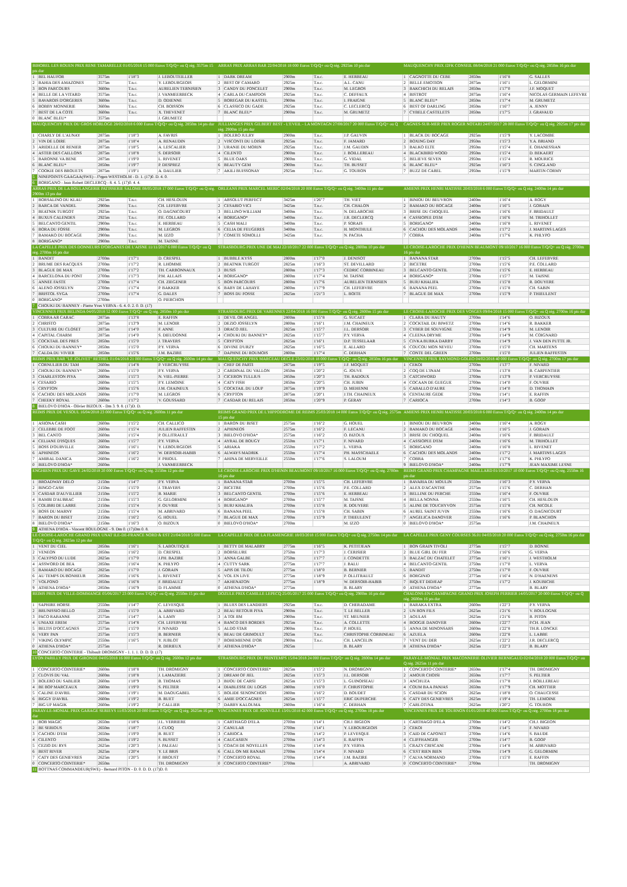| BIHOREL LES ROUEN PRIX RENE TAMARELLE 01/05/2018 15 000 Euros T/Q/Q+ ou Q rég. 3575m 15 pts dur | | | | | ARRAS PRIX ARRAS BAR 22/04/2018 18 000 Euros T/Q/Q+ ou Q rég. 2925m 10 pts dur | | | | | MAUQUENCHY PRIX J2FK CONSEIL 08/04/2018 21 000 Euros T/Q/Q+ ou Q rég. 2850m 16 pts dur | | | | |
| 1 | BEL HAUFOR | 3575m | 1'18"3 | J. LEBOUTEILLER | 1 | DARK DREAM | 2900m | T.n.c. | E. HERBEAU | 1 | CAGNOTTE DU CEBE | 2850m | 1'16"8 | G. SALLES |
| 2 | BAHIA DES AMAZONES | 3575m | T.n.c. | Y. LEBOURGEOIS | 2 | BEST OF CAMARO | 2925m | T.n.c. | A.L. CANU | 2 | BELLE EMOTION | 2875m | 1'16"1 | L. GELORMINI |
| 3 | BON PARCOURS | 3600m | T.n.c. | AURELIEN TERNISIEN | 3 | CANDY DU PONCELET | 2900m | T.n.c. | M. LEGROS | 3 | BAKCHICH DU RELAIS | 2850m | 1'17"0 | J.F. MOQUET |
| 4 | BELLE DE LA VITARD | 3575m | T.n.c. | J. VANMEERBECK | 4 | CARLA DU CAMPDOS | 2925m | T.n.c. | C. DEFFAUX | 4 | BISTROT | 2875m | 1'16"4 | NICOLAS GERMAIN LEFEVRE |
| 5 | BAVAROIS D'ORGERES | 3600m | T.n.c. | D. ODIENNE | 5 | BOREGAR DU KASTEL | 2900m | T.n.c. | I. FRAIGNE | 5 | BLANC BLEU* | 2850m | 1'17"4 | M. GRUMETZ |
| 6 | BOBBY MONNERIE | 3600m | T.n.c. | CH. BOISSON | 6 | CLASSICO DU GADE | 2925m | T.n.c. | C. LECLERCQ | 6 | BEST OF DARLING | 2850m | 1'16"7 | A. JENNY |
| 7 | BEST DE LA COTE | 3600m | T.n.c. | X. THEVENET | 7 | BLANC BLEU* | 2900m | T.n.c. | M. GRUMETZ | 7 | CYBELE CASTELETS | 2850m | 1'17"5 | J. GRAVAUD |
| 0 | BLANC BLEU* | 3575m | | J. GRUMETZ | | | | | | | | | | |
| MAUQUENCHY PRIX DU GROS HORLOGE 28/02/2018 6 000 Euros T/Q/Q+ ou Q rég. 2850m 14 pts dur | | | | | JULLIANGES PRIX GILBERT BEST - L'EVEIL - LA MONTAGN 27/08/2017 20 000 Euros T/Q/Q+ ou Q rég. 2900m 15 pts dur | | | | | CAGNES-SUR-MER PRIX ROGER NOTARI 24/07/2017 28 000 Euros T/Q/Q+ ou Q rég. 2925m 17 pts dur | | | | |
| 1 | CHARLY DE L'AUNAY | 2875m | 1'18"3 | A. FAVRIS | 1 | BOLERO JULRY | 2900m | T.n.c. | J.P. GAUVIN | 1 | BLACK DU BOCAGE | 2925m | 1'15"9 | Y. LACOMBE |
| 2 | VIN DE LOIRE | 2875m | 1'18"4 | A. RENAUDIN | 2 | VISCONTI DU LOISIR | 2925m | T.n.c. | F. JAMARD | 2 | BOXING DAY | 2950m | 1'15"3 | Y.A. BRIAND |
| 3 | ARIDELLE DE RENIER | 2875m | 1'18"5 | A. LESCALIER | 3 | URANIE DU MORIN | 2925m | T.n.c. | J.M. GAUDIN | 3 | BALKO ELTE | 2950m | 1'15"4 | E. OHANESSIAN |
| 4 | ASTER DES CAILLONS | 2875m | 1'18"8 | S. DERSOIR | 4 | CILENTO | 2900m | T.n.c. | J. BOILLEREAU | 4 | BLACKBIRD WOOD | 2950m | 1'15"4 | D. BEKAERT |
| 5 | BARONNE VA BENE | 2875m | 1'19"0 | L. RIVENET | 5 | BLUE OAKS | 2900m | T.n.c. | G. VIDAL | 5 | BELIEVE SEVEN | 2950m | 1'15"4 | R. MOURICE |
| 6 | BLANC BLEU* | 2850m | 1'19"7 | P. DESPREZ | 6 | BEAUTY GEM | 2900m | T.n.c. | TH. BUSSET | 6 | BLANC BLEU* | 2925m | 1'16"3 | S. CINGLAND |
| 7 | COOKIE DES BROUETS | 2875m | 1'19"1 | A. DAULIER | 7 | AKILI BUISSONAY | 2925m | T.n.c. | G. TOURON | 7 | BUZZ DE CAREL | 2950m | 1'15"9 | MARTIN CORMY |
| 5 | NINEPOINTS GAAGAA(SWE) - J?rgen WESTHOLM - D. 1. (17)0. D. 4. 0. | | | | | | | | | | | | | |
| 6 | BORIGANO - Jean Robert DECLERCQ - 8. 4. 5. (17)0. 4. 4. | | | | | | | | | | | | | |
| ARRAS PRIX DE LA BOULANGERIE PATISSERIE SALOME 08/05/2018 17 000 Euros T/Q/Q+ ou Q rég. 2900m 13 pts dur | | | | | ORLEANS PRIX MARCEL MERIC 02/04/2018 20 000 Euros T/Q/Q+ ou Q rég. 3400m 11 pts dur | | | | | AMIENS PRIX HENRI MATISSE 20/03/2018 6 000 Euros T/Q/Q+ ou Q rég. 2400m 14 pts dur | | | | |
| 1 | BORSALINO DU KLAU | 2925m | T.n.c. | CH. HESLOUIN | 1 | ABSOLUT PERFECT | 3425m | 1'26"7 | TH. VIET | 1 | BINIOU DU BEUVRON | 2400m | 1'16"4 | A. ROGY |
| 2 | BARCA DE VANDEL | 2900m | T.n.c. | CH. LEFEBVRE | 2 | CESARIO VICI | 3425m | T.n.c. | CH. CHALON | 2 | BAMAKO DU BOCAGE | 2400m | 1'16"5 | J. GORAIN |
| 3 | BEATNIK TURGOT | 2925m | T.n.c. | O. DAGNICOURT | 3 | BELLINO WILLIAM | 3400m | T.n.c. | N. DELAROCHE | 3 | BRISE DU CHOQUEL | 2400m | 1'16"6 | F. BRIDAULT |
| 4 | BUXUS CALENDES | 2925m | T.n.c. | P.E. COLLARD | 4 | BORIGANO* | 3400m | T.n.c. | J.R. DECLERCQ | 4 | CASSIOPEE D'EM | 2400m | 1'16"6 | M. TRIHOLLET |
| 5 | BELCANTO GENTIL | 2900m | T.n.c. | E. HERBEAU | 5 | CASH MALI | 3400m | T.n.c. | P. SORAIS | 5 | BORIGANO* | 2400m | 1'16"8 | L. RIVENET |
| 6 | BORA DU FOSSE | 2900m | T.n.c. | M. LEGROS | 6 | CELIA DE FEUGERES | 3400m | T.n.c. | H. MONTHULE | 6 | CACHOU DES MOLANDS | 2400m | 1'17"2 | J. MARTINS LAGES |
| 7 | BAMAKO DU BOCAGE | 2900m | T.n.c. | M. IZZO | 7 | COMETE SOMOLLI | 3425m | T.n.c. | N. PACHA | 7 | COBRA | 2400m | 1'17"6 | K. PHLYPO |
| 8 | BORIGANO* | 2900m | T.n.c. | M. TAISNE | | | | | | | | | | |
| LA CAPELLE PRIX DES DONNEURS D'ORGANES DE L'AISNE 11/11/2017 6 000 Euros T/Q/Q+ ou Q rég. 2700m 16 pts dur | | | | | STRASBOURG PRIX UNE DE MAI 22/10/2017 22 000 Euros T/Q/Q+ ou Q rég. 2800m 10 pts dur | | | | | LE CROISE-LAROCHE PRIX D'HENIN BEAUMONT 09/10/2017 16 000 Euros T/Q/Q+ ou Q rég. 2700m 16 pts dur | | | | |
| 1 | BANDIT | 2700m | 1'17"1 | D. CRESPEL | 1 | BUBBLE KYSS | 2800m | 1'17"0 | J. DENISOT | 1 | BANANA STAR | 2700m | 1'15"5 | CH. LEFEBVRE |
| 2 | BRUME DES RACQUES | 2700m | 1'17"2 | R. LHOMME | 2 | BEATNIK TURGOT | 2825m | 1'16"3 | ST. DEVILLARD | 2 | BICETRE | 2700m | 1'15"6 | P.E. COLLARD |
| 3 | BLAGUE DE MAX | 2700m | 1'17"2 | TH. CARBONNAUX | 3 | BUSIS | 2800m | 1'17"3 | CEDRIC CORBINEAU | 3 | BELCANTO GENTIL | 2700m | 1'15"6 | E. HERBEAU |
| 4 | BARCELONA DU PONT | 2700m | 1'17"3 | P.M. ALLAIS | 4 | BORIGANO* | 2800m | 1'17"4 | M. TAISNE | 4 | BORIGANO* | 2700m | 1'15"7 | M. TAISNE |
| 5 | ANNEE FASTE | 2700m | 1'17"4 | CH. ZIEGENER | 5 | BON PARCOURS | 2800m | 1'17"6 | AURELIEN TERNISIEN | 5 | BURJ KHALIFA | 2700m | 1'15"8 | R. DOUYERE |
| 6 | ALENO JOSSELYN | 2700m | 1'17"4 | P. BAKKER | 6 | BABY DE LAHAYE | 2800m | 1'17"9 | CH. LEFEBVRE | 6 | BANANA PEEL | 2700m | 1'15"8 | CH. SABIN |
| 7 | BRISTOL SYGA | 2700m | 1'17"4 | G. DALES | 7 | BOSS DU FOSSE | 2825m | 1'21"3 | L. BOITE | 7 | BLAGUE DE MAX | 2700m | 1'15"9 | P. THIEULENT |
| 0 | BORIGANO* | 2700m | | O. PIERCHON | | | | | | | | | | |
| 7 | CHOUKI DU BANNEY - Pierre Yves VERVA - 6. 4. 0. 2. 0. D. (17) | | | | | | | | | | | | | |
| VINCENNES PRIX BELINDA 04/05/2018 52 000 Euros T/Q/Q+ ou Q rég. 2850m 10 pts dur | | | | | STRASBOURG PRIX DE VARENNES 22/04/2018 16 000 Euros T/Q/Q+ ou Q rég. 2800m 15 pts dur | | | | | LE CROISE-LAROCHE PRIX DES VOSGES 09/04/2018 15 000 Euros T/Q/Q+ ou Q rég. 2700m 16 pts dur | | | | |
| 1 | COBRA AR CARAC | 2875m | 1'13"8 | E. RAFFIN | 1 | DEVIL OR ANGEL | 2800m | 1'15"8 | G. SUCAET | 1 | CLARA DU HAUTY | 2700m | 1'14"6 | O. BIZOUX |
| 2 | CHRISTO | 2875m | 1'13"9 | M. LENOIR | 2 | DEZIO JOSSELYN | 2800m | 1'16"1 | J.M. CHAINEUX | 2 | COCKTAIL DU BIWETZ | 2700m | 1'14"6 | R. BAKKER |
| 3 | CULTURE DU CLOSET | 2875m | 1'14"0 | F. ANNE | 3 | DRACO JIEL | 2825m | 1'15"7 | J.L. DERSOIR | 3 | CYBER DE SOUVIGNE | 2700m | 1'14"9 | M. LENOIR |
| 4 | CAPITAL CHARM | 2875m | 1'14"0 | S. DIEUDONNE | 4 | CHOUKI DU BANNEY* | 2825m | 1'15"7 | P.Y. VERVA | 4 | CLEENA DRYME | 2700m | 1'14"9 | M. COIGNARD |
| 5 | COCKTAIL DES PRES | 2850m | 1'15"0 | J. TRAVERS | 5 | CRYPTON | 2825m | 1'16"1 | D.P. TESSELAAR | 5 | CIVKA BURKA DARBY | 2700m | 1'14"9 | J. VAN DEN PUTTE JR. |
| 6 | CHOUKI DU BANNEY* | 2850m | 1'15"0 | P.Y. VERVA | 6 | DIVINE D'URZY | 2825m | 1'16"5 | E. ALLARD | 6 | COUCOU MON NEVEU | 2700m | 1'15"0 | CH. MARTENS |
| 7 | CALDA DU VIVIER | 2850m | 1'15"6 | J.M. BAZIRE | 7 | DAPHNE DU ROUMOIS | 2800m | 1'17"4 | C. DERHAN | 7 | CONTE DEL GREEN | 2700m | 1'15"0 | JULIEN RAFFESTIN |
| REIMS PRIX BAR "LE JOLIVET" RETHEL 01/04/2018 21 000 Euros T/Q/Q+ ou Q rég. 2600m 14 pts dur | | | | | MAUQUENCHY PRIX MARCEAU DECLE 23/02/2018 18 000 Euros T/Q/Q+ ou Q rég. 2850m 16 pts dur | | | | | VINCENNES PRIX RAYMOND GOLEO 04/02/2018 40 000 Euros T/Q/Q+ ou Q rég. 2700m 17 pts dur | | | | |
| 1 | CORNULIER DU TAM | 2600m | 1'14"8 | P. VERCRUYSSE | 1 | CHEF DE PARTI | 2875m | 1'19"5 | J.F. MOQUET | 1 | CEKOI | 2700m | 1'13"7 | F. NIVARD |
| 2 | CHOUKI DU BANNEY* | 2600m | 1'15"0 | P.Y. VERVA | 2 | CARDINAL DU VALLON | 2850m | 1'20"2 | G. JOUVE | 2 | COQ DE L'INAM | 2700m | 1'13"8 | B. CARPENTIER |
| 3 | CHARLESTON PIYA | 2600m | 1'15"3 | N. VIEL-PIERRE | 3 | CICERON TULLIUS | 2850m | 1'20"3 | TH. RADOUX | 3 | CATCHWORD | 2700m | 1'13"9 | P. VERCRUYSSE |
| 4 | CESARIO | 2600m | 1'15"5 | P.Y. LEMOINE | 4 | CATY FISH | 2850m | 1'20"5 | CH. JUBIN | 4 | COCAAN DE GUEGUE | 2700m | 1'14"0 | F. OUVRIE |
| 5 | CRYPTON | 2600m | 1'15"6 | J.M. CHAINEUX | 5 | COCKTAIL DU LOUP | 2875m | 1'19"9 | D. MEHENNI | 5 | CABALLO D'AURE | 2700m | 1'14"0 | D. THOMAIN |
| 6 | CACHOU DES MOLANDS | 2600m | 1'17"0 | M. LEGROS | 6 | CRYPTON | 2875m | 1'20"1 | J.TH. CHAINEUX | 6 | CENTAURE GEDE | 2700m | 1'14"1 | E. RAFFIN |
| 7 | CHEEKY ROYAL | 2600m | 1'17"2 | V. GOUSSARD | 7 | CASDAR DU RELAIS | 2850m | 1'20"9 | P. GERAY | 7 | CARIOCA | 2700m | 1'14"3 | B. GOOP |
| 8 | BIELOVO D'HOA - Olivier BIZOUX - Dm 3. 9. 8. (17)D. D. | | | | | | | | | | | | | |
| REIMS PRIX DE VESOUL 16/04/2018 23 000 Euros T/Q/Q+ ou Q rég. 2600m 11 pts dur | | | | | REIMS GRAND PRIX DE L'HIPPODROME DE REIMS 25/03/2018 14 000 Euros T/Q/Q+ ou Q rég. 2575m 15 pts dur | | | | | AMIENS PRIX HENRI MATISSE 20/03/2018 6 000 Euros T/Q/Q+ ou Q rég. 2400m 14 pts dur | | | | |
| 1 | ASIONA CASH | 2600m | 1'15"2 | CH. CALLICO | 1 | BARON DU BISET | 2575m | 1'16"2 | G. HOUEL | 1 | BINIOU DU BEUVRON | 2400m | 1'16"4 | A. ROGY |
| 2 | CELEBRE DE FOOT | 2600m | 1'15"4 | JULIEN RAFFESTIN | 2 | APHINEOS | 2575m | 1'16"2 | F. LECANU | 2 | BAMAKO DU BOCAGE | 2400m | 1'16"5 | J. GORAIN |
| 3 | BEL CANTO | 2600m | 1'15"4 | P. OLLITRAULT | 3 | BIELOVO D'HOA* | 2575m | 1'16"2 | O. BIZOUX | 3 | BRISE DU CHOQUEL | 2400m | 1'16"6 | F. BRIDAULT |
| 4 | CELIANE D'ISQUES | 2600m | 1'15"7 | P.Y. VERVA | 4 | AYRAL DE BOUGY | 2550m | 1'17"1 | F. NIVARD | 4 | CASSIOPEE D'EM | 2400m | 1'16"6 | M. TRIHOLLET |
| 5 | BOSS D'OURVILLE | 2600m | 1'16"1 | Y. LEBOURGEOIS | 5 | ARIAKA | 2550m | 1'17"2 | L. VERVA | 5 | BORIGANO | 2400m | 1'16"8 | L. RIVENET |
| 6 | APHINEOS | 2600m | 1'16"2 | W. DERSOIR-HABIB | 6 | ALWAYS MADRIK | 2550m | 1'17"4 | PH. MASSCHAELE | 6 | CACHOU DES MOLANDS | 2400m | 1'17"2 | J. MARTINS LAGES |
| 7 | AMIRAL DANICA | 2600m | 1'16"2 | F. PRIOUL | 7 | AHINA DE MERVEILLE | 2550m | 1'17"6 | S. LALOUM | 7 | COBRA | 2400m | 1'17"6 | K. PHLYPO |
| 0 | BIELOVO D'HOA* | 2600m | | J. VANMEERBECK | | | | | | 9 | BIELOVO D'HOA* | 2400m | 1'17"9 | JEAN MAXIME LESNE |
| ENGHIEN PRIX DU GAVE 24/02/2018 20 000 Euros T/Q/Q+ ou Q rég. 2150m 12 pts dur | | | | | LE CROISE-LAROCHE PRIX D'HENIN BEAUMONT 09/10/2017 16 000 Euros T/Q/Q+ ou Q rég. 2700m 16 pts dur | | | | | REIMS GRAND PRIX CHAMPAGNE MAILLARD 01/10/2017 10 000 Euros T/Q/Q+ ou Q rég. 2550m 16 pts dur | | | | |
| 1 | BROADWAY DELO | 2150m | 1'14"7 | P.Y. VERVA | 1 | BANANA STAR | 2700m | 1'15"5 | CH. LEFEBVRE | 1 | BAVARIA DU MOULIN | 2550m | 1'16"3 | P.Y. VERVA |
| 2 | BINGO CASH | 2150m | 1'15"0 | J. TRAVERS | 2 | BICETRE | 2700m | 1'15"6 | P.E. COLLARD | 2 | ALEX D'ACANTHE | 2575m | 1'15"6 | C. DERHAN |
| 3 | CASDAR D'AUVILLIER | 2150m | 1'15"2 | B. MARIE | 3 | BELCANTO GENTIL | 2700m | 1'15"6 | E. HERBEAU | 3 | BELLINE DU PERCHE | 2550m | 1'16"4 | F. OUVRIE |
| 4 | BAMBI D'AUBRAC | 2150m | 1'15"3 | G. GELORMINI | 4 | BORIGANO* | 2700m | 1'15"7 | M. TAISNE | 4 | BELLA NONNA | 2550m | 1'16"5 | CH. HESLOUIN |
| 5 | COLIBRI DE LARRE | 2150m | 1'15"4 | F. OUVRIE | 5 | BURJ KHALIFA | 2700m | 1'15"8 | R. DOUYERE | 5 | ALINE DE TOUCHYVON | 2575m | 1'15"8 | CH. NICOLE |
| 6 | BOSS DU MARNY | 2150m | 1'15"4 | M. ABRIVARD | 6 | BANANA PEEL | 2700m | 1'15"8 | CH. SABIN | 6 | AUREL SAINT JUVIN | 2550m | 1'16"6 | O. DAGNICOURT |
| 7 | BARON DU BISET | 2150m | 1'16"2 | G. HOUEL | 7 | BLAGUE DE MAX | 2700m | 1'15"9 | P. THIEULENT | 7 | ANGELICA DANOVER | 2550m | 1'16"6 | P. BLANCHON |
| 8 | BIELOVO D'HOA* | 2150m | 1'16"3 | O. BIZOUX | 0 | BIELOVO D'HOA* | 2700m | | M. IZZO | 0 | BIELOVO D'HOA* | 2575m | | J.M. CHAINEUX |
| 9 | ATHENA D'HOA - Vincent BOULOGNE - 9. Dm 0. (17)Dm 0. 8. | | | | | | | | | | | | | |
| LE CROISE-LAROCHE GRAND PRIX UNAT ILE-DE-FRANCE NORD & EST 21/04/2018 5 000 Euros T/Q/Q+ ou Q rég. 2825m 12 pts dur | | | | | LA CAPELLE PRIX DE LA FLAMENGRIE 18/03/2018 15 000 Euros T/Q/Q+ ou Q rég. 2750m 14 pts dur | | | | | LA CAPELLE PRIX GENY COURSES 36.01 04/03/2018 20 000 Euros T/Q/Q+ ou Q rég. 2750m 16 pts dur | | | | |
| 1 | VENT DU CIEL | 2850m | 1'16"1 | S. LABOUTIQUE | 1 | BETTY DE MALABRY | 2775m | 1'16"5 | K. PETITJEAN | 1 | BON GRAIN TIVOLI | 2775m | 1'15"7 | D. BONNE |
| 2 | VENEON | 2850m | 1'16"2 | D. CRESPEL | 2 | BOBSILURE | 2750m | 1'17"3 | J. CERISIER | 2 | BLUE GIRL DU FER | 2750m | 1'16"6 | G. VERVA |
| 3 | CALYPSO DU LUDE | 2825m | 1'17"0 | J.PH. BAZIRE | 3 | ANNA GALBE | 2750m | 1'17"7 | J. CONDETTE | 3 | BALZAC DU CHATELET | 2775m | 1'16"1 | J. WESTHOLM |
| 4 | ASSWORD DE BEA | 2850m | 1'16"4 | K. PHLYPO | 4 | CUTTY SARK | 2775m | 1'17"7 | J. BALU | 4 | BELCANTO GENTIL | 2750m | 1'17"0 | L. VERVA |
| 5 | BAMAKO DU BOCAGE | 2825m | 1'17"0 | J. GORAIN | 5 | APIS DE TILOU | 2775m | 1'18"0 | B. BERNIER | 5 | BANDIT | 2750m | 1'17"0 | F. OUVRIE |
| 6 | AU TEMPS DUBONHEUR | 2850m | 1'16"6 | L. RIVENET | 6 | VOL EN LIVE | 2775m | 1'18"9 | P. OLLITRAULT | 6 | BORGINIO | 2775m | 1'16"4 | N. D'HAENENS |
| 7 | VOLPONO | 2850m | 1'16"8 | F. BRIDAULT | 7 | AKHENATON | 2775m | 1'18"9 | W. DERSOIR-HABIB | 7 | BIQUET DIDJEAP | 2750m | 1'17"2 | J. KOUBICHE |
| 9 | ATHENA D'HOA* | 2850m | 1'16"9 | D. FLAMME | 0 | ATHENA D'HOA* | 2775m | | B. BLARY | 0 | ATHENA D'HOA* | 2775m | | B. BLARY |
| REIMS PRIX DE VILLE-DOMMANGE 05/06/2017 23 000 Euros T/Q/Q+ ou Q rég. 2550m 15 pts dur | | | | | DOZULE PRIX CAMILLE LEPECQ 25/05/2017 25 000 Euros T/Q/Q+ ou Q rég. 2900m 16 pts dur | | | | | CHALONS-EN-CHAMPAGNE GRAND PRIX JOSEPH PERRIER 14/05/2017 20 000 Euros T/Q/Q+ ou Q rég. 2600m 16 pts dur | | | | |
| 1 | SAPHIRE HORSE | 2550m | 1'14"7 | C. LEVESQUE | 1 | BLUES DES LANDIERS | 2925m | T.n.c. | D. CHERADAME | 1 | BARAKA EXTRA | 2600m | 1'22"3 | P.Y. VERVA |
| 2 | BRUNISSIO BELLO | 2550m | 1'15"0 | A. ABRIVARD | 2 | BEAU RETOUR PIYA | 2900m | T.n.c. | T. LE BELLER | 2 | UN BON FILS | 2625m | 1'21"6 | V. BOULOGNE |
| 3 | PACO RABANNE | 2575m | 1'14"7 | A. LAMY | 3 | A TOI JIM | 2900m | T.n.c. | ST. MEUNIER | 3 | AOULAS | 2625m | 1'21"6 | B. PITON |
| 4 | UNIAXE EREM | 2575m | 1'14"8 | CH. LEFEBVRE | 4 | BANCO DES BORDES | 2925m | T.n.c. | A. COLLETTE | 4 | BOOGIE DANOVER | 2600m | 1'22"7 | P.CH. JEAN |
| 5 | BELTIS D'OCCAGNES | 2575m | 1'15"0 | F. NIVARD | 5 | ALDO STAR | 2900m | T.n.c. | P. HOUEL | 5 | ANNA DE MINONSARS | 2600m | 1'22"8 | TH.R. LONCKE |
| 6 | VERY PAN | 2575m | 1'15"3 | B. BERNIER | 6 | BEAU DE GRIMOULT | 2925m | T.n.c. | CHRISTOPHE CORBINEAU | 6 | AZUELA | 2600m | 1'22"8 | L. LABBE |
| 7 | VIKING OLYMPIC | 2550m | 1'16"5 | Y. JUBLOT | 7 | BOHEMIENNE D'OR | 2900m | T.n.c. | CH. LANCELIN | 7 | VENT DU DER | 2625m | 1'22"2 | J.R. DECLERCQ |
| 0 | ATHENA D'HOA* | 2575m | | R. DERIEUX | 0 | ATHENA D'HOA* | 2925m | | B. BLARY | 8 | ATHENA D'HOA* | 2625m | 1'22"3 | B. BLARY |
| 10 | CONCERTO COINTERIE - Thibault DROMIGNY - 1. 1. 1. D. D. D. (17) | | | | | | | | | | | | | |
| LYON PARILLY PRIX DE GIRONDE 04/05/2018 16 000 Euros T/Q/Q+ ou Q rég. 2600m 12 pts dur | | | | | STRASBOURG PRIX DU PRINTEMPS 15/04/2018 24 000 Euros T/Q/Q+ ou Q rég. 2800m 14 pts dur | | | | | PARAY-LE-MONIAL PRIX MACONNERIE OLIVIER BERNIGAUD 02/04/2018 20 000 Euros T/Q/Q+ ou Q rég. 2625m 11 pts dur | | | | |
| 1 | CONCERTO COINTERIE* | 2600m | 1'18"8 | TH. DROMIGNY | 1 | CONCERTO COINTERIE* | 2825m | 1'15"2 | N. DROMIGNY | 1 | CONCERTO COINTERIE* | 2650m | 1'17"4 | TH. DROMIGNY |
| 2 | CLOVIS DU VAL | 2600m | 1'18"8 | J. LAMAZIERE | 2 | DREAM OF JIEL | 2825m | 1'15"3 | J.L. DERSOIR | 2 | AMOUR CHOISI | 2650m | 1'17"7 | S. PELTIER |
| 3 | BOLERO DU SABLIER | 2600m | 1'18"9 | B. THOMAS | 3 | BIJOU DE CARSI | 2825m | 1'15"3 | L. GUINOISEAU | 3 | ANCHUZA | 2650m | 1'17"8 | J. BOILLEREAU |
| 4 | BE BOP MARCEAUX | 2600m | 1'19"0 | S. PELTIER | 4 | DIABLESSE DU LOGIS | 2800m | 1'16"0 | F. CHRISTOPHE | 4 | COUM BA A PANJAS | 2650m | 1'17"9 | CH. MOTTIER |
| 5 | CALINE D'AVRIL | 2600m | 1'19"1 | M. DAOUGABEL | 5 | BOLIDE SENONCHOIS | 2800m | 1'16"2 | D. BOUDET | 5 | CASDAR DU SCION | 2625m | 1'18"8 | O. CHAUCESSE |
| 6 | BIGGY D'AVRIL | 2600m | 1'19"2 | B. RUET | 6 | AMIE D'OCCAGNES | 2825m | 1'15"7 | ERIC DUPERCHE | 6 | CATY DES GENIEVRES | 2625m | 1'19"4 | TH. LEMOINE |
| 7 | BIG UP MAGIK | 2600m | 1'19"2 | P. CALLIER | 7 | DARBY KALOUMA | 2800m | 1'16"4 | C. DERHAN | 7 | CARLOTINA | 2625m | 1'20"2 | G. TOURON |
| PARAY-LE-MONIAL PRIX GARAGE SERIEYS 11/03/2018 20 000 Euros T/Q/Q+ ou Q rég. 2625m 16 pts dur | | | | | VINCENNES PRIX DE JOINVILLE 13/01/2018 42 000 Euros T/Q/Q+ ou Q rég. 2700m 18 pts dur | | | | | VINCENNES PRIX DE TOURNON 01/01/2018 40 000 Euros T/Q/Q+ ou Q rég. 2700m 18 pts dur | | | | |
| 1 | BOB MAGIC | 2650m | 1'18"6 | J.L. VERRIERE | 1 | CARTHAGO D'ELA | 2700m | 1'14"1 | CH.J. BIGEON | 1 | CARTHAGO D'ELA | 2700m | 1'14"2 | CH.J. BIGEON |
| 2 | BE SERIOUS | 2650m | 1'18"7 | J. CUOQ | 2 | CANULAR | 2700m | 1'14"1 | Y. LEBOURGEOIS | 2 | CEKOI | 2700m | 1'14"5 | F. NIVARD |
| 3 | CACHOU D'EM | 2650m | 1'19"0 | B. RUET | 3 | CARIOCA | 2700m | 1'14"2 | P. LEVESQUE | 3 | CAID DE CAPONET | 2700m | 1'14"6 | S. BAUDE |
| 4 | CILENTO | 2650m | 1'19"2 | S. BUSSET | 4 | CAUCASIEN | 2700m | 1'14"3 | E. RAFFIN | 4 | CLIFFHANGER | 2700m | 1'14"7 | B. GOOP |
| 5 | CEZIO DU RYS | 2625m | 1'20"3 | J. PALEAU | 5 | COACH DE NOYELLES | 2700m | 1'14"4 | P.Y. VERVA | 5 | CRAZY CRISCANI | 2700m | 1'14"8 | M. ABRIVARD |
| 6 | BEST RIVER | 2625m | 1'20"4 | Y. LE BRIS | 6 | CALL ON ME RANAIS | 2700m | 1'14"4 | F. NIVARD | 6 | C'EST RIEN BIEN | 2700m | 1'14"9 | G. GELORMINI |
| 7 | CATY DES GENIEVRES | 2625m | 1'20"5 | F. BROUST | 7 | CONCERTO ROYAL | 2700m | 1'14"4 | J.M. BAZIRE | 7 | CALVA NORMAND | 2700m | 1'15"0 | E. RAFFIN |
| 0 | CONCERTO COINTERIE* | 2650m | | TH. DROMIGNY | 0 | CONCERTO COINTERIE* | 2700m | | A. ABRIVARD | 0 | CONCERTO COINTERIE* | 2700m | | TH. DROMIGNY |
| 11 | BOTTNAS COMMANDEUR(SWE) - Bernard PITON - D. 0. D. D. (17)D. 0. | | | | | | | | | | | | | |